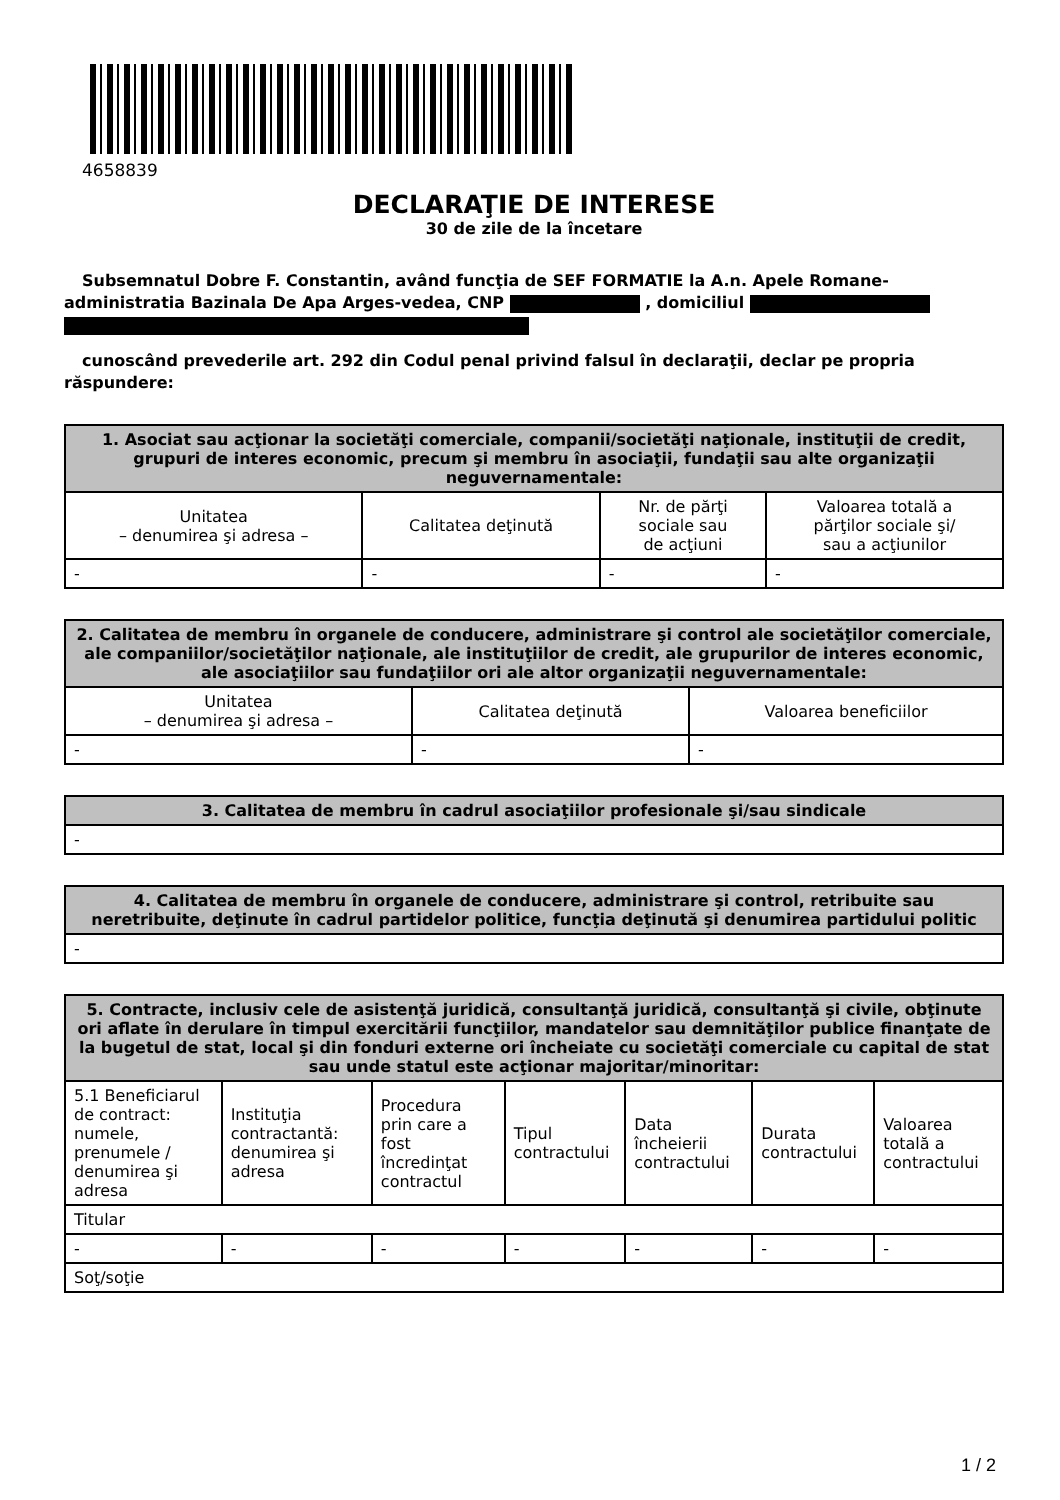4658839
DECLARAŢIE DE INTERESE
30 de zile de la încetare
Subsemnatul Dobre F. Constantin, având funcţia de SEF FORMATIE la A.n. Apele Romane-administratia Bazinala De Apa Arges-vedea, CNP , domiciliul
cunoscând prevederile art. 292 din Codul penal privind falsul în declaraţii, declar pe propria răspundere:
| 1. Asociat sau acţionar la societăţi comerciale, companii/societăţi naţionale, instituţii de credit, grupuri de interes economic, precum şi membru în asociaţii, fundaţii sau alte organizaţii neguvernamentale: | | | |
| --- | --- | --- | --- |
| Unitatea – denumirea şi adresa – | Calitatea deţinută | Nr. de părţi sociale sau de acţiuni | Valoarea totală a părţilor sociale şi/ sau a acţiunilor |
| - | - | - | - |
| 2. Calitatea de membru în organele de conducere, administrare şi control ale societăţilor comerciale, ale companiilor/societăţilor naţionale, ale instituţiilor de credit, ale grupurilor de interes economic, ale asociaţiilor sau fundaţiilor ori ale altor organizaţii neguvernamentale: | | |
| --- | --- | --- |
| Unitatea – denumirea şi adresa – | Calitatea deţinută | Valoarea beneficiilor |
| - | - | - |
| 3. Calitatea de membru în cadrul asociaţiilor profesionale şi/sau sindicale |
| --- |
| - |
| 4. Calitatea de membru în organele de conducere, administrare şi control, retribuite sau neretribuite, deţinute în cadrul partidelor politice, funcţia deţinută şi denumirea partidului politic |
| --- |
| - |
| 5. Contracte, inclusiv cele de asistenţă juridică, consultanţă juridică, consultanţă şi civile, obţinute ori aflate în derulare în timpul exercitării funcţiilor, mandatelor sau demnităţilor publice finanţate de la bugetul de stat, local şi din fonduri externe ori încheiate cu societăţi comerciale cu capital de stat sau unde statul este acţionar majoritar/minoritar: | | | | | | |
| --- | --- | --- | --- | --- | --- | --- |
| 5.1 Beneficiarul de contract: numele, prenumele / denumirea şi adresa | Instituţia contractantă: denumirea şi adresa | Procedura prin care a fost încredinţat contractul | Tipul contractului | Data încheierii contractului | Durata contractului | Valoarea totală a contractului |
| Titular | | | | | | |
| - | - | - | - | - | - | - |
| Soţ/soţie | | | | | | |
1 / 2